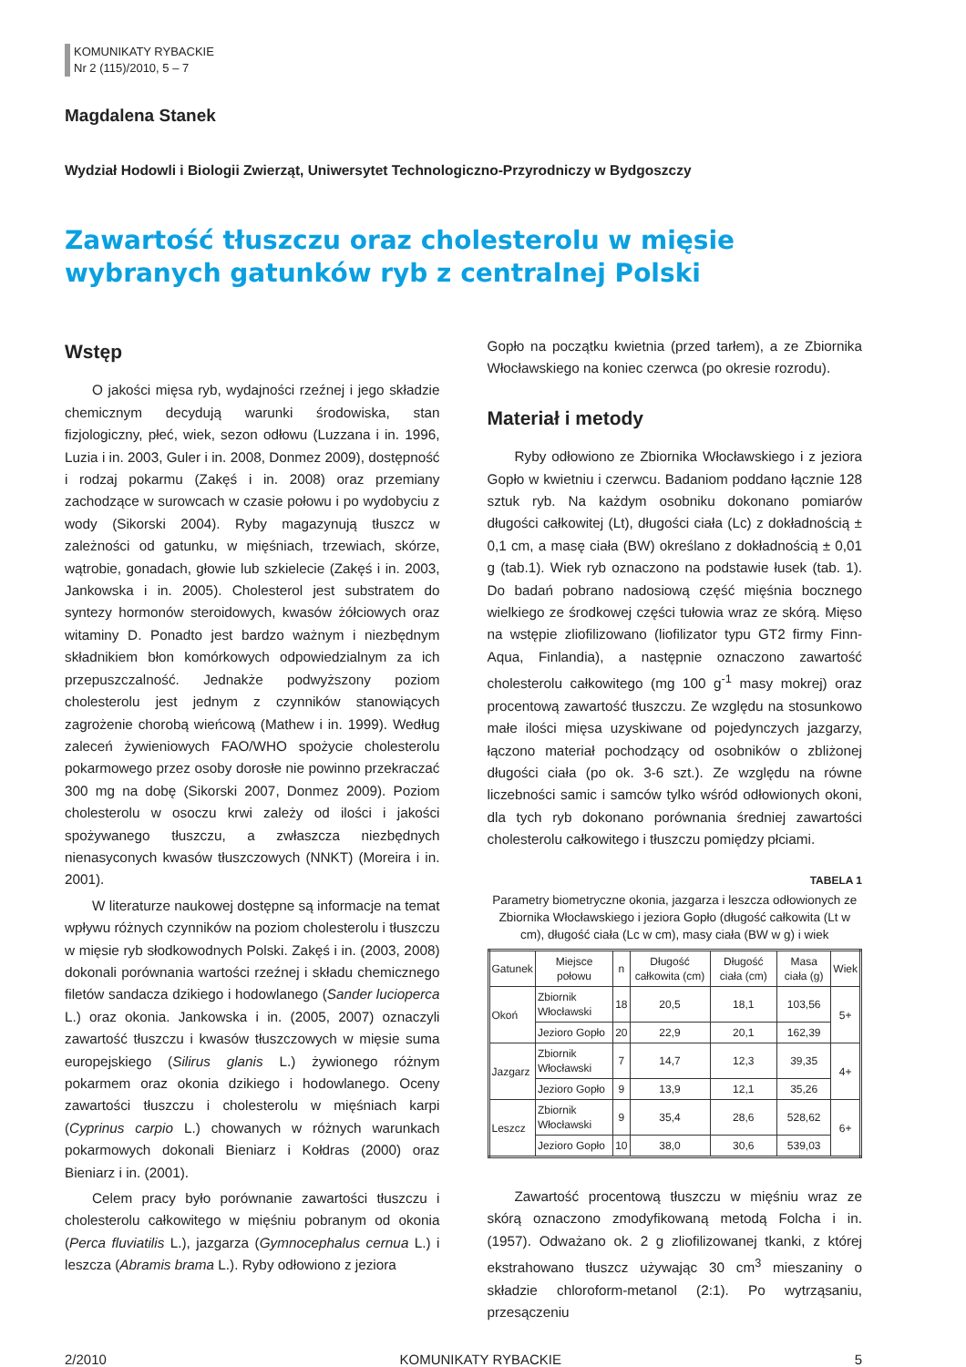KOMUNIKATY RYBACKIE
Nr 2 (115)/2010, 5 – 7
Magdalena Stanek
Wydział Hodowli i Biologii Zwierząt, Uniwersytet Technologiczno-Przyrodniczy w Bydgoszczy
Zawartość tłuszczu oraz cholesterolu w mięsie wybranych gatunków ryb z centralnej Polski
Wstęp
O jakości mięsa ryb, wydajności rzeźnej i jego składzie chemicznym decydują warunki środowiska, stan fizjologiczny, płeć, wiek, sezon odłowu (Luzzana i in. 1996, Luzia i in. 2003, Guler i in. 2008, Donmez 2009), dostępność i rodzaj pokarmu (Zakęś i in. 2008) oraz przemiany zachodzące w surowcach w czasie połowu i po wydobyciu z wody (Sikorski 2004). Ryby magazynują tłuszcz w zależności od gatunku, w mięśniach, trzewiach, skórze, wątrobie, gonadach, głowie lub szkielecie (Zakęś i in. 2003, Jankowska i in. 2005). Cholesterol jest substratem do syntezy hormonów steroidowych, kwasów żółciowych oraz witaminy D. Ponadto jest bardzo ważnym i niezbędnym składnikiem błon komórkowych odpowiedzialnym za ich przepuszczalność. Jednakże podwyższony poziom cholesterolu jest jednym z czynników stanowiących zagrożenie chorobą wieńcową (Mathew i in. 1999). Według zaleceń żywieniowych FAO/WHO spożycie cholesterolu pokarmowego przez osoby dorosłe nie powinno przekraczać 300 mg na dobę (Sikorski 2007, Donmez 2009). Poziom cholesterolu w osoczu krwi zależy od ilości i jakości spożywanego tłuszczu, a zwłaszcza niezbędnych nienasyconych kwasów tłuszczowych (NNKT) (Moreira i in. 2001).
W literaturze naukowej dostępne są informacje na temat wpływu różnych czynników na poziom cholesterolu i tłuszczu w mięsie ryb słodkowodnych Polski. Zakęś i in. (2003, 2008) dokonali porównania wartości rzeźnej i składu chemicznego filetów sandacza dzikiego i hodowlanego (Sander lucioperca L.) oraz okonia. Jankowska i in. (2005, 2007) oznaczyli zawartość tłuszczu i kwasów tłuszczowych w mięsie suma europejskiego (Silirus glanis L.) żywionego różnym pokarmem oraz okonia dzikiego i hodowlanego. Oceny zawartości tłuszczu i cholesterolu w mięśniach karpi (Cyprinus carpio L.) chowanych w różnych warunkach pokarmowych dokonali Bieniarz i Kołdras (2000) oraz Bieniarz i in. (2001).
Celem pracy było porównanie zawartości tłuszczu i cholesterolu całkowitego w mięśniu pobranym od okonia (Perca fluviatilis L.), jazgarza (Gymnocephalus cernua L.) i leszcza (Abramis brama L.). Ryby odłowiono z jeziora
Gopło na początku kwietnia (przed tarłem), a ze Zbiornika Włocławskiego na koniec czerwca (po okresie rozrodu).
Materiał i metody
Ryby odłowiono ze Zbiornika Włocławskiego i z jeziora Gopło w kwietniu i czerwcu. Badaniom poddano łącznie 128 sztuk ryb. Na każdym osobniku dokonano pomiarów długości całkowitej (Lt), długości ciała (Lc) z dokładnością ± 0,1 cm, a masę ciała (BW) określano z dokładnością ± 0,01 g (tab.1). Wiek ryb oznaczono na podstawie łusek (tab. 1). Do badań pobrano nadosiową część mięśnia bocznego wielkiego ze środkowej części tułowia wraz ze skórą. Mięso na wstępie zliofilizowano (liofilizator typu GT2 firmy Finn-Aqua, Finlandia), a następnie oznaczono zawartość cholesterolu całkowitego (mg 100 g<sup>-1</sup> masy mokrej) oraz procentową zawartość tłuszczu. Ze względu na stosunkowo małe ilości mięsa uzyskiwane od pojedynczych jazgarzy, łączono materiał pochodzący od osobników o zbliżonej długości ciała (po ok. 3-6 szt.). Ze względu na równe liczebności samic i samców tylko wśród odłowionych okoni, dla tych ryb dokonano porównania średniej zawartości cholesterolu całkowitego i tłuszczu pomiędzy płciami.
TABELA 1
Parametry biometryczne okonia, jazgarza i leszcza odłowionych ze Zbiornika Włocławskiego i jeziora Gopło (długość całkowita (Lt w cm), długość ciała (Lc w cm), masy ciała (BW w g) i wiek
| Gatunek | Miejsce połowu | n | Długość całkowita (cm) | Długość ciała (cm) | Masa ciała (g) | Wiek |
| --- | --- | --- | --- | --- | --- | --- |
| Okoń | Zbiornik Włocławski | 18 | 20,5 | 18,1 | 103,56 | 5+ |
| | Jezioro Gopło | 20 | 22,9 | 20,1 | 162,39 | |
| Jazgarz | Zbiornik Włocławski | 7 | 14,7 | 12,3 | 39,35 | 4+ |
| | Jezioro Gopło | 9 | 13,9 | 12,1 | 35,26 | |
| Leszcz | Zbiornik Włocławski | 9 | 35,4 | 28,6 | 528,62 | 6+ |
| | Jezioro Gopło | 10 | 38,0 | 30,6 | 539,03 | |
Zawartość procentową tłuszczu w mięśniu wraz ze skórą oznaczono zmodyfikowaną metodą Folcha i in. (1957). Odważano ok. 2 g zliofilizowanej tkanki, z której ekstrahowano tłuszcz używając 30 cm<sup>3</sup> mieszaniny o składzie chloroform-metanol (2:1). Po wytrząsaniu, przesączeniu
2/2010 KOMUNIKATY RYBACKIE 5